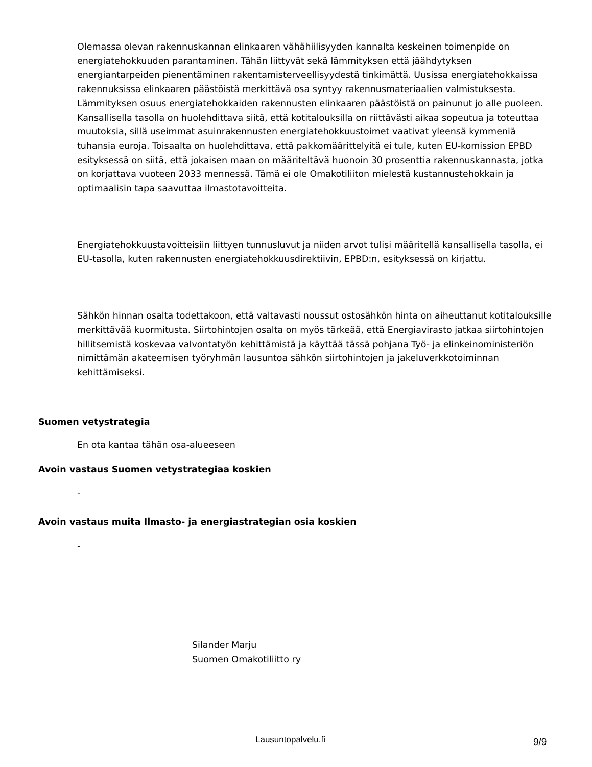Olemassa olevan rakennuskannan elinkaaren vähähiilisyyden kannalta keskeinen toimenpide on energiatehokkuuden parantaminen. Tähän liittyvät sekä lämmityksen että jäähdytyksen energiantarpeiden pienentäminen rakentamisterveellisyydestä tinkimättä. Uusissa energiatehokkaissa rakennuksissa elinkaaren päästöistä merkittävä osa syntyy rakennusmateriaalien valmistuksesta. Lämmityksen osuus energiatehokkaiden rakennusten elinkaaren päästöistä on painunut jo alle puoleen. Kansallisella tasolla on huolehdittava siitä, että kotitalouksilla on riittävästi aikaa sopeutua ja toteuttaa muutoksia, sillä useimmat asuinrakennusten energiatehokkuustoimet vaativat yleensä kymmeniä tuhansia euroja. Toisaalta on huolehdittava, että pakkomäärittelyitä ei tule, kuten EU-komission EPBD esityksessä on siitä, että jokaisen maan on määriteltävä huonoin 30 prosenttia rakennuskannasta, jotka on korjattava vuoteen 2033 mennessä. Tämä ei ole Omakotiliiton mielestä kustannustehokkain ja optimaalisin tapa saavuttaa ilmastotavoitteita.
Energiatehokkuustavoitteisiin liittyen tunnusluvut ja niiden arvot tulisi määritellä kansallisella tasolla, ei EU-tasolla, kuten rakennusten energiatehokkuusdirektiivin, EPBD:n, esityksessä on kirjattu.
Sähkön hinnan osalta todettakoon, että valtavasti noussut ostosähkön hinta on aiheuttanut kotitalouksille merkittävää kuormitusta. Siirtohintojen osalta on myös tärkeää, että Energiavirasto jatkaa siirtohintojen hillitsemistä koskevaa valvontatyön kehittämistä ja käyttää tässä pohjana Työ- ja elinkeinoministeriön nimittämän akateemisen työryhmän lausuntoa sähkön siirtohintojen ja jakeluverkkotoiminnan kehittämiseksi.
Suomen vetystrategia
En ota kantaa tähän osa-alueeseen
Avoin vastaus Suomen vetystrategiaa koskien
-
Avoin vastaus muita Ilmasto- ja energiastrategian osia koskien
-
Silander Marju
Suomen Omakotiliitto ry
Lausuntopalvelu.fi 9/9